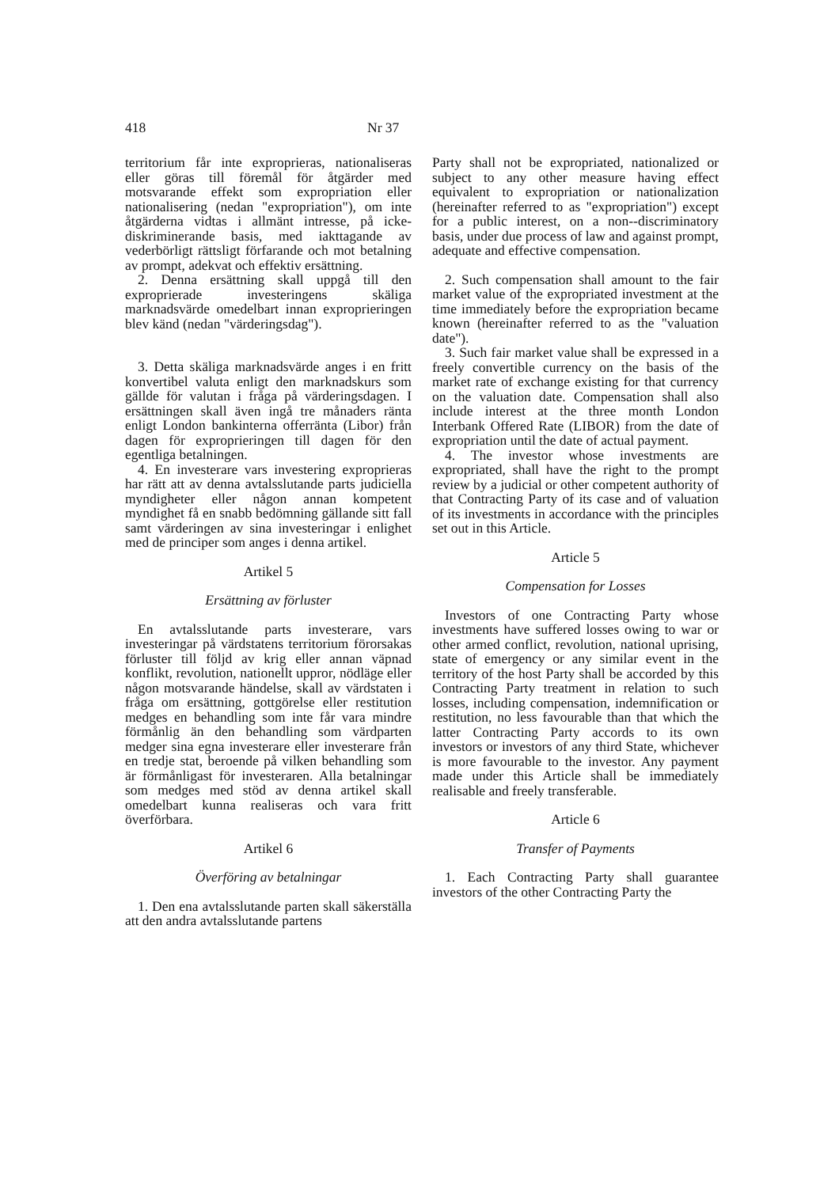418 Nr 37
territorium får inte exproprieras, nationaliseras eller göras till föremål för åtgärder med motsvarande effekt som expropriation eller nationalisering (nedan "expropriation"), om inte åtgärderna vidtas i allmänt intresse, på icke-diskriminerande basis, med iakttagande av vederbörligt rättsligt förfarande och mot betalning av prompt, adekvat och effektiv ersättning.
2. Denna ersättning skall uppgå till den exproprierade investeringens skäliga marknadsvärde omedelbart innan exproprieringen blev känd (nedan "värderingsdag").
3. Detta skäliga marknadsvärde anges i en fritt konvertibel valuta enligt den marknadskurs som gällde för valutan i fråga på värderingsdagen. I ersättningen skall även ingå tre månaders ränta enligt London bankinterna offerränta (Libor) från dagen för exproprieringen till dagen för den egentliga betalningen.
4. En investerare vars investering exproprieras har rätt att av denna avtalsslutande parts judiciella myndigheter eller någon annan kompetent myndighet få en snabb bedömning gällande sitt fall samt värderingen av sina investeringar i enlighet med de principer som anges i denna artikel.
Artikel 5
Ersättning av förluster
En avtalsslutande parts investerare, vars investeringar på värdstatens territorium förorsakas förluster till följd av krig eller annan väpnad konflikt, revolution, nationellt uppror, nödläge eller någon motsvarande händelse, skall av värdstaten i fråga om ersättning, gottgörelse eller restitution medges en behandling som inte får vara mindre förmånlig än den behandling som värdparten medger sina egna investerare eller investerare från en tredje stat, beroende på vilken behandling som är förmånligast för investeraren. Alla betalningar som medges med stöd av denna artikel skall omedelbart kunna realiseras och vara fritt överförbara.
Artikel 6
Överföring av betalningar
1. Den ena avtalsslutande parten skall säkerställa att den andra avtalsslutande partens
Party shall not be expropriated, nationalized or subject to any other measure having effect equivalent to expropriation or nationalization (hereinafter referred to as "expropriation") except for a public interest, on a non--discriminatory basis, under due process of law and against prompt, adequate and effective compensation.
2. Such compensation shall amount to the fair market value of the expropriated investment at the time immediately before the expropriation became known (hereinafter referred to as the "valuation date").
3. Such fair market value shall be expressed in a freely convertible currency on the basis of the market rate of exchange existing for that currency on the valuation date. Compensation shall also include interest at the three month London Interbank Offered Rate (LIBOR) from the date of expropriation until the date of actual payment.
4. The investor whose investments are expropriated, shall have the right to the prompt review by a judicial or other competent authority of that Contracting Party of its case and of valuation of its investments in accordance with the principles set out in this Article.
Article 5
Compensation for Losses
Investors of one Contracting Party whose investments have suffered losses owing to war or other armed conflict, revolution, national uprising, state of emergency or any similar event in the territory of the host Party shall be accorded by this Contracting Party treatment in relation to such losses, including compensation, indemnification or restitution, no less favourable than that which the latter Contracting Party accords to its own investors or investors of any third State, whichever is more favourable to the investor. Any payment made under this Article shall be immediately realisable and freely transferable.
Article 6
Transfer of Payments
1. Each Contracting Party shall guarantee investors of the other Contracting Party the